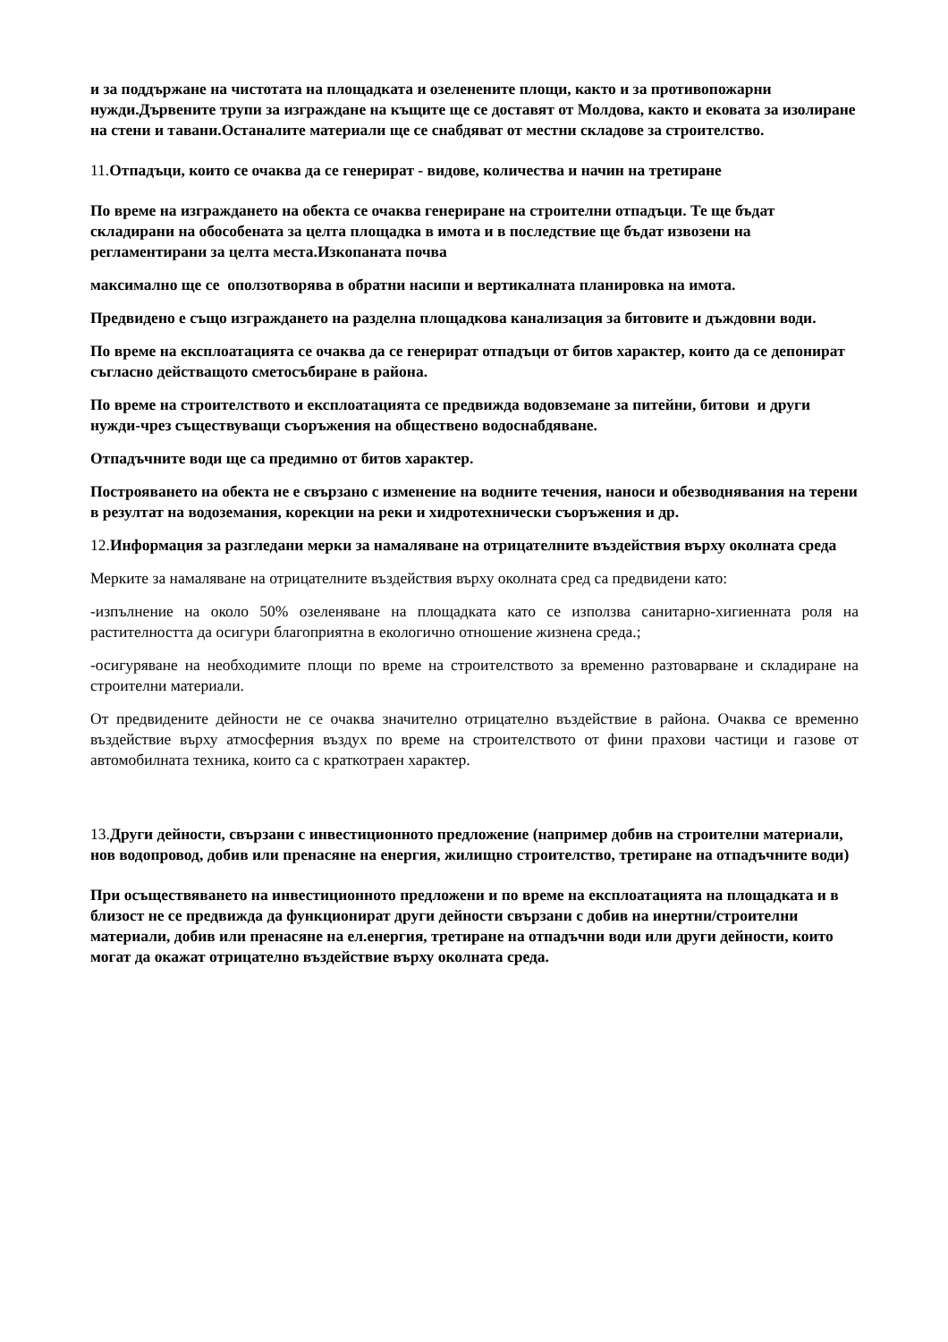и за поддържане на чистотата на площадката и озеленените площи, както и за противопожарни нужди.Дървените трупи за изграждане на къщите ще се доставят от Молдова, както и ековата за изолиране на стени и тавани.Останалите материали ще се снабдяват от местни складове за строителство.
11.Отпадъци, които се очаква да се генерират - видове, количества и начин на третиране
По време на изграждането на обекта се очаква генериране на строителни отпадъци. Те ще бъдат складирани на обособената за целта площадка в имота и в последствие ще бъдат извозени на регламентирани за целта места.Изкопаната почва
максимално ще се оползотворява в обратни насипи и вертикалната планировка на имота.
Предвидено е също изграждането на разделна площадкова канализация за битовите и дъждовни води.
По време на експлоатацията се очаква да се генерират отпадъци от битов характер, които да се депонират съгласно действащото сметосъбиране в района.
По време на строителството и експлоатацията се предвижда водовземане за питейни, битови и други нужди-чрез съществуващи съоръжения на обществено водоснабдяване.
Отпадъчните води ще са предимно от битов характер.
Построяването на обекта не е свързано с изменение на водните течения, наноси и обезводнявания на терени в резултат на водоземания, корекции на реки и хидротехнически съоръжения и др.
12.Информация за разгледани мерки за намаляване на отрицателните въздействия върху околната среда
Мерките за намаляване на отрицателните въздействия върху околната сред са предвидени като:
-изпълнение на около 50% озеленяване на площадката като се използва санитарно-хигиенната роля на растителността да осигури благоприятна в екологично отношение жизнена среда.;
-осигуряване на необходимите площи по време на строителството за временно разтоварване и складиране на строителни материали.
От предвидените дейности не се очаква значително отрицателно въздействие в района. Очаква се временно въздействие върху атмосферния въздух по време на строителството от фини прахови частици и газове от автомобилната техника, които са с краткотраен характер.
13.Други дейности, свързани с инвестиционното предложение (например добив на строителни материали, нов водопровод, добив или пренасяне на енергия, жилищно строителство, третиране на отпадъчните води)
При осъществяването на инвестиционното предложени и по време на експлоатацията на площадката и в близост не се предвижда да функционират други дейности свързани с добив на инертни/строителни материали, добив или пренасяне на ел.енергия, третиране на отпадъчни води или други дейности, които могат да окажат отрицателно въздействие върху околната среда.